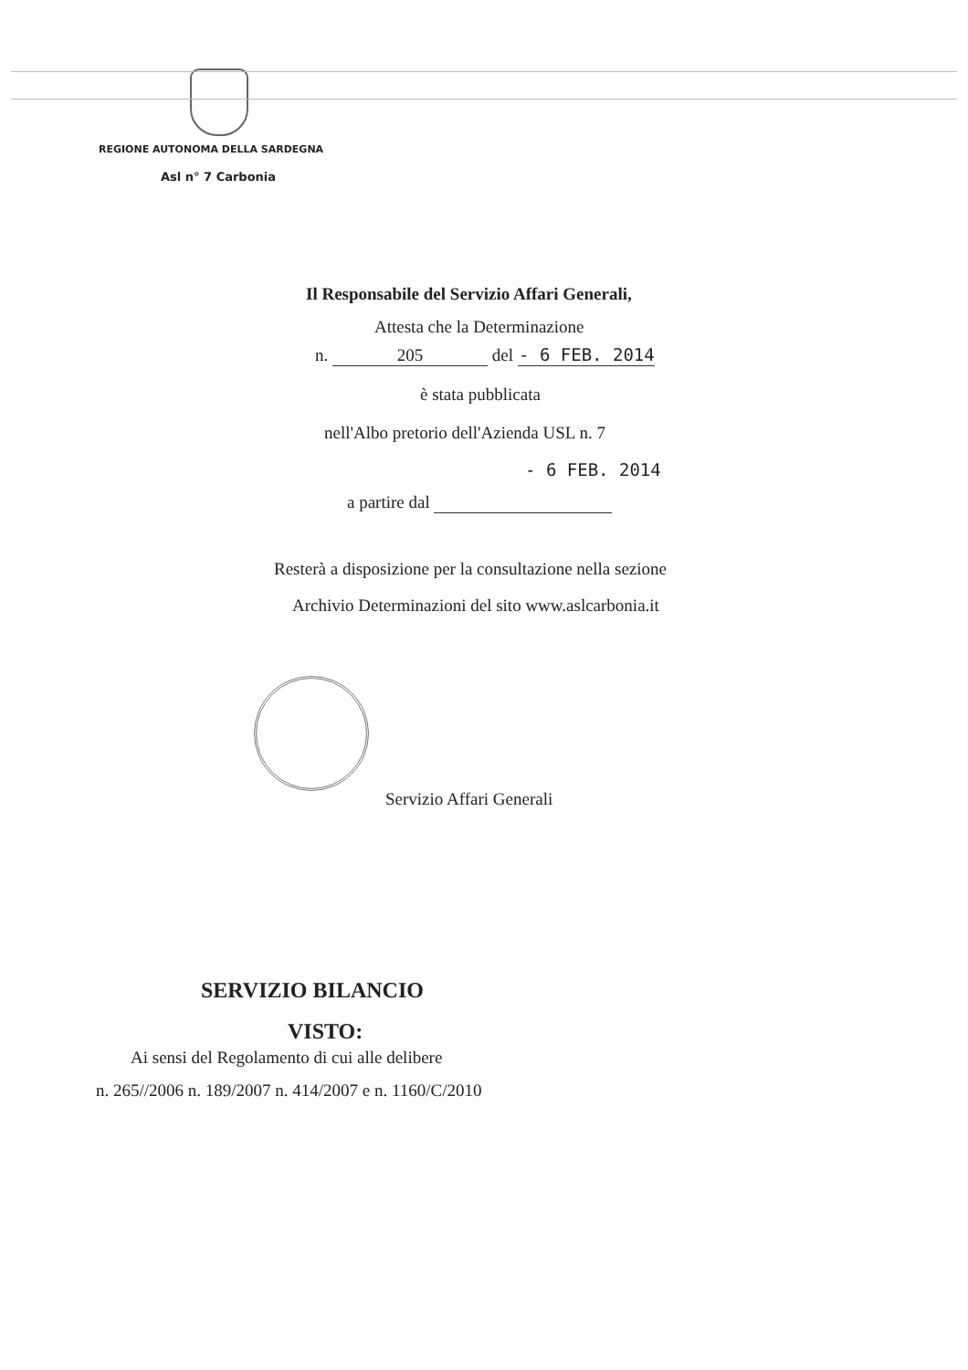REGIONE AUTONOMA DELLA SARDEGNA
Asl n° 7 Carbonia
Il Responsabile del Servizio Affari Generali,
Attesta che la Determinazione
n. 205 del - 6 FEB. 2014
è stata pubblicata
nell'Albo pretorio dell'Azienda USL n. 7
- 6 FEB. 2014
a partire dal
Resterà a disposizione per la consultazione nella sezione
Archivio Determinazioni del sito www.aslcarbonia.it
Servizio Affari Generali
SERVIZIO BILANCIO
VISTO:
Ai sensi del Regolamento di cui alle delibere
n. 265//2006 n. 189/2007 n. 414/2007 e n. 1160/C/2010